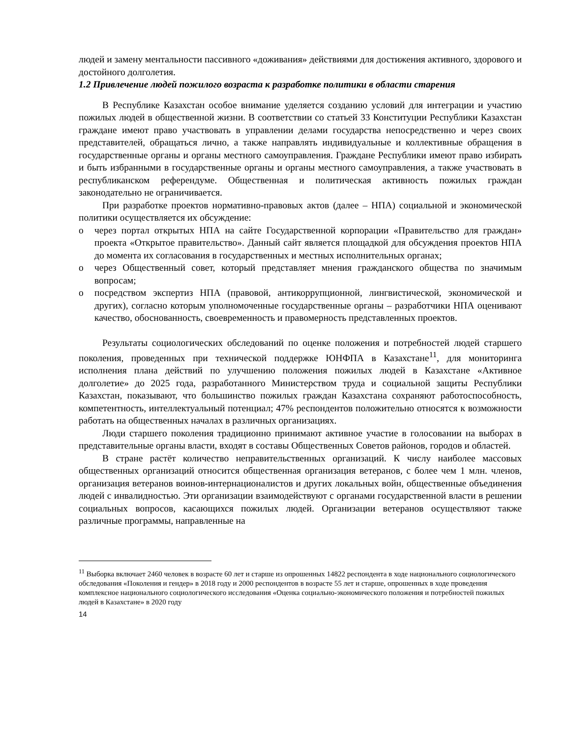людей и замену ментальности пассивного «доживания» действиями для достижения активного, здорового и достойного долголетия.
1.2 Привлечение людей пожилого возраста к разработке политики в области старения
В Республике Казахстан особое внимание уделяется созданию условий для интеграции и участию пожилых людей в общественной жизни. В соответствии со статьей 33 Конституции Республики Казахстан граждане имеют право участвовать в управлении делами государства непосредственно и через своих представителей, обращаться лично, а также направлять индивидуальные и коллективные обращения в государственные органы и органы местного самоуправления. Граждане Республики имеют право избирать и быть избранными в государственные органы и органы местного самоуправления, а также участвовать в республиканском референдуме. Общественная и политическая активность пожилых граждан законодательно не ограничивается.
При разработке проектов нормативно-правовых актов (далее – НПА) социальной и экономической политики осуществляется их обсуждение:
o через портал открытых НПА на сайте Государственной корпорации «Правительство для граждан» проекта «Открытое правительство». Данный сайт является площадкой для обсуждения проектов НПА до момента их согласования в государственных и местных исполнительных органах;
o через Общественный совет, который представляет мнения гражданского общества по значимым вопросам;
o посредством экспертиз НПА (правовой, антикоррупционной, лингвистической, экономической и других), согласно которым уполномоченные государственные органы – разработчики НПА оценивают качество, обоснованность, своевременность и правомерность представленных проектов.
Результаты социологических обследований по оценке положения и потребностей людей старшего поколения, проведенных при технической поддержке ЮНФПА в Казахстане<sup>11</sup>, для мониторинга исполнения плана действий по улучшению положения пожилых людей в Казахстане «Активное долголетие» до 2025 года, разработанного Министерством труда и социальной защиты Республики Казахстан, показывают, что большинство пожилых граждан Казахстана сохраняют работоспособность, компетентность, интеллектуальный потенциал; 47% респондентов положительно относятся к возможности работать на общественных началах в различных организациях.
Люди старшего поколения традиционно принимают активное участие в голосовании на выборах в представительные органы власти, входят в составы Общественных Советов районов, городов и областей.
В стране растёт количество неправительственных организаций. К числу наиболее массовых общественных организаций относится общественная организация ветеранов, с более чем 1 млн. членов, организация ветеранов воинов-интернационалистов и других локальных войн, общественные объединения людей с инвалидностью. Эти организации взаимодействуют с органами государственной власти в решении социальных вопросов, касающихся пожилых людей. Организации ветеранов осуществляют также различные программы, направленные на
<sup>11</sup> Выборка включает 2460 человек в возрасте 60 лет и старше из опрошенных 14822 респондента в ходе национального социологического обследования «Поколения и гендер» в 2018 году и 2000 респондентов в возрасте 55 лет и старше, опрошенных в ходе проведения комплексное национального социологического исследования «Оценка социально-экономического положения и потребностей пожилых людей в Казахстане» в 2020 году
14